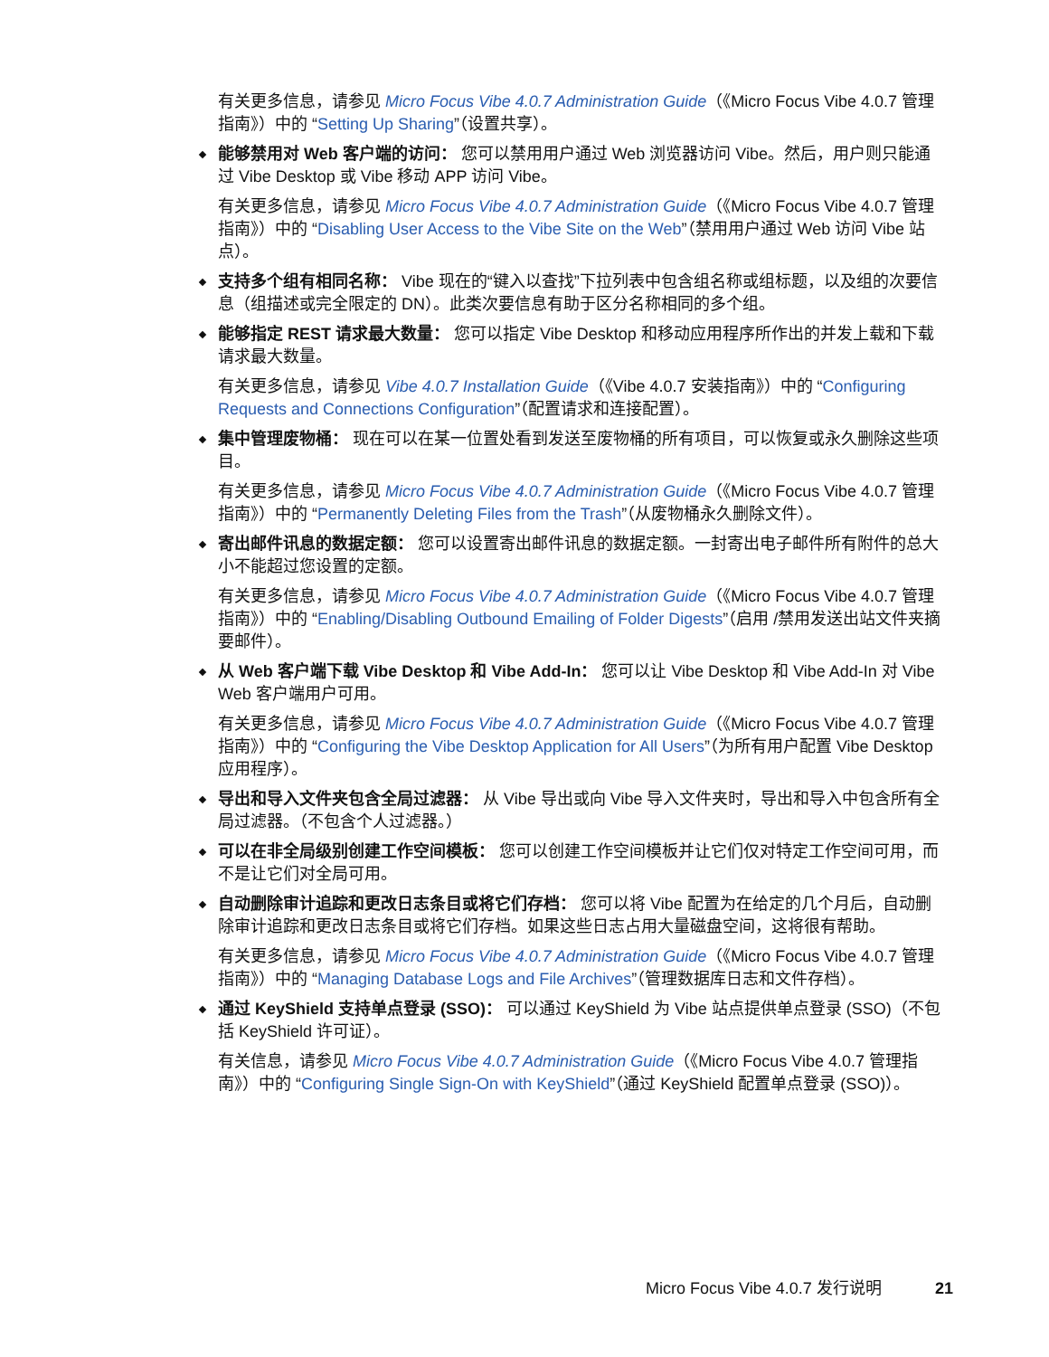有关更多信息，请参见 Micro Focus Vibe 4.0.7 Administration Guide（《Micro Focus Vibe 4.0.7 管理指南》）中的 “Setting Up Sharing”（设置共享）。
能够禁用对 Web 客户端的访问： 您可以禁用用户通过 Web 浏览器访问 Vibe。然后，用户则只能通过 Vibe Desktop 或 Vibe 移动 APP 访问 Vibe。
有关更多信息，请参见 Micro Focus Vibe 4.0.7 Administration Guide（《Micro Focus Vibe 4.0.7 管理指南》）中的 “Disabling User Access to the Vibe Site on the Web”（禁用用户通过 Web 访问 Vibe 站点）。
支持多个组有相同名称： Vibe 现在的“键入以查找”下拉列表中包含组名称或组标题，以及组的次要信息（组描述或完全限定的 DN）。此类次要信息有助于区分名称相同的多个组。
能够指定 REST 请求最大数量： 您可以指定 Vibe Desktop 和移动应用程序所作出的并发上载和下载请求最大数量。
有关更多信息，请参见 Vibe 4.0.7 Installation Guide（《Vibe 4.0.7 安装指南》）中的 “Configuring Requests and Connections Configuration”（配置请求和连接配置）。
集中管理废物桶： 现在可以在某一位置处看到发送至废物桶的所有项目，可以恢复或永久删除这些项目。
有关更多信息，请参见 Micro Focus Vibe 4.0.7 Administration Guide（《Micro Focus Vibe 4.0.7 管理指南》）中的 “Permanently Deleting Files from the Trash”（从废物桶永久删除文件）。
寄出邮件讯息的数据定额： 您可以设置寄出邮件讯息的数据定额。一封寄出电子邮件所有附件的总大小不能超过您设置的定额。
有关更多信息，请参见 Micro Focus Vibe 4.0.7 Administration Guide（《Micro Focus Vibe 4.0.7 管理指南》）中的 “Enabling/Disabling Outbound Emailing of Folder Digests”（启用 /禁用发送出站文件夹摘要邮件）。
从 Web 客户端下载 Vibe Desktop 和 Vibe Add-In： 您可以让 Vibe Desktop 和 Vibe Add-In 对 Vibe Web 客户端用户可用。
有关更多信息，请参见 Micro Focus Vibe 4.0.7 Administration Guide（《Micro Focus Vibe 4.0.7 管理指南》）中的 “Configuring the Vibe Desktop Application for All Users”（为所有用户配置 Vibe Desktop 应用程序）。
导出和导入文件夹包含全局过滤器： 从 Vibe 导出或向 Vibe 导入文件夹时，导出和导入中包含所有全局过滤器。（不包含个人过滤器。）
可以在非全局级别创建工作空间模板： 您可以创建工作空间模板并让它们仅对特定工作空间可用，而不是让它们对全局可用。
自动删除审计追踪和更改日志条目或将它们存档： 您可以将 Vibe 配置为在给定的几个月后，自动删除审计追踪和更改日志条目或将它们存档。如果这些日志占用大量磁盘空间，这将很有帮助。
有关更多信息，请参见 Micro Focus Vibe 4.0.7 Administration Guide（《Micro Focus Vibe 4.0.7 管理指南》）中的 “Managing Database Logs and File Archives”（管理数据库日志和文件存档）。
通过 KeyShield 支持单点登录 (SSO)： 可以通过 KeyShield 为 Vibe 站点提供单点登录 (SSO)（不包括 KeyShield 许可证）。
有关信息，请参见 Micro Focus Vibe 4.0.7 Administration Guide（《Micro Focus Vibe 4.0.7 管理指南》）中的 “Configuring Single Sign-On with KeyShield”（通过 KeyShield 配置单点登录 (SSO)）。
Micro Focus Vibe 4.0.7 发行说明 21